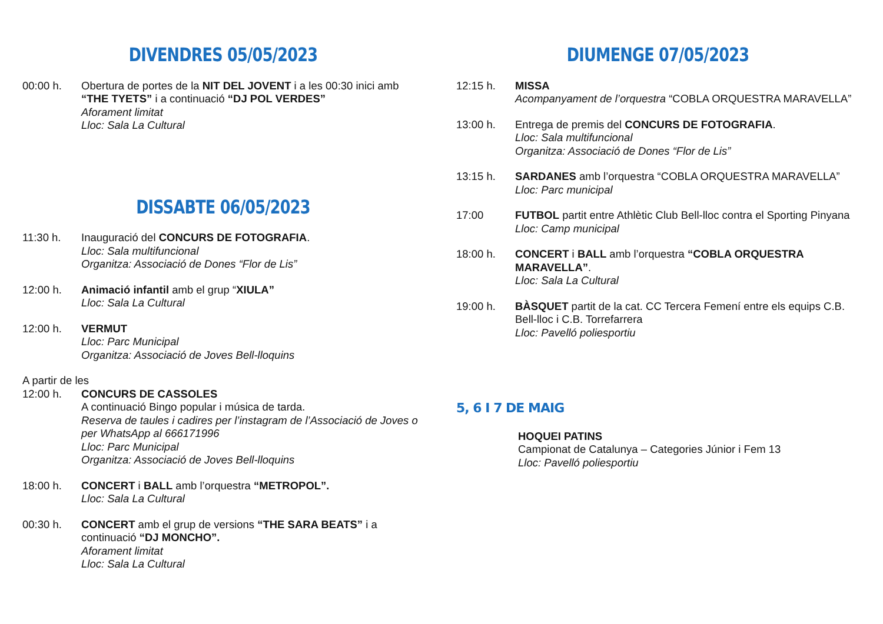DIVENDRES 05/05/2023
00:00 h. Obertura de portes de la NIT DEL JOVENT i a les 00:30 inici amb “THE TYETS” i a continuació “DJ POL VERDES”
Aforament limitat
Lloc: Sala La Cultural
DISSABTE 06/05/2023
11:30 h. Inauguració del CONCURS DE FOTOGRAFIA.
Lloc: Sala multifuncional
Organitza: Associació de Dones “Flor de Lis”
12:00 h. Animació infantil amb el grup “XIULA”
Lloc: Sala La Cultural
12:00 h. VERMUT
Lloc: Parc Municipal
Organitza: Associació de Joves Bell-lloquins
A partir de les
12:00 h. CONCURS DE CASSOLES
A continuació Bingo popular i música de tarda.
Reserva de taules i cadires per l’instagram de l’Associació de Joves o per WhatsApp al 666171996
Lloc: Parc Municipal
Organitza: Associació de Joves Bell-lloquins
18:00 h. CONCERT i BALL amb l’orquestra “METROPOL”.
Lloc: Sala La Cultural
00:30 h. CONCERT amb el grup de versions “THE SARA BEATS” i a continuació “DJ MONCHO”.
Aforament limitat
Lloc: Sala La Cultural
DIUMENGE 07/05/2023
12:15 h. MISSA
Acompanyament de l’orquestra “COBLA ORQUESTRA MARAVELLA”
13:00 h. Entrega de premis del CONCURS DE FOTOGRAFIA.
Lloc: Sala multifuncional
Organitza: Associació de Dones “Flor de Lis”
13:15 h. SARDANES amb l’orquestra “COBLA ORQUESTRA MARAVELLA”
Lloc: Parc municipal
17:00 FUTBOL partit entre Athlètic Club Bell-lloc contra el Sporting Pinyana
Lloc: Camp municipal
18:00 h. CONCERT i BALL amb l’orquestra “COBLA ORQUESTRA MARAVELLA”.
Lloc: Sala La Cultural
19:00 h. BÀSQUET partit de la cat. CC Tercera Femení entre els equips C.B. Bell-lloc i C.B. Torrefarrera
Lloc: Pavelló poliesportiu
5, 6 I 7 DE MAIG
HOQUEI PATINS
Campionat de Catalunya – Categories Júnior i Fem 13
Lloc: Pavelló poliesportiu